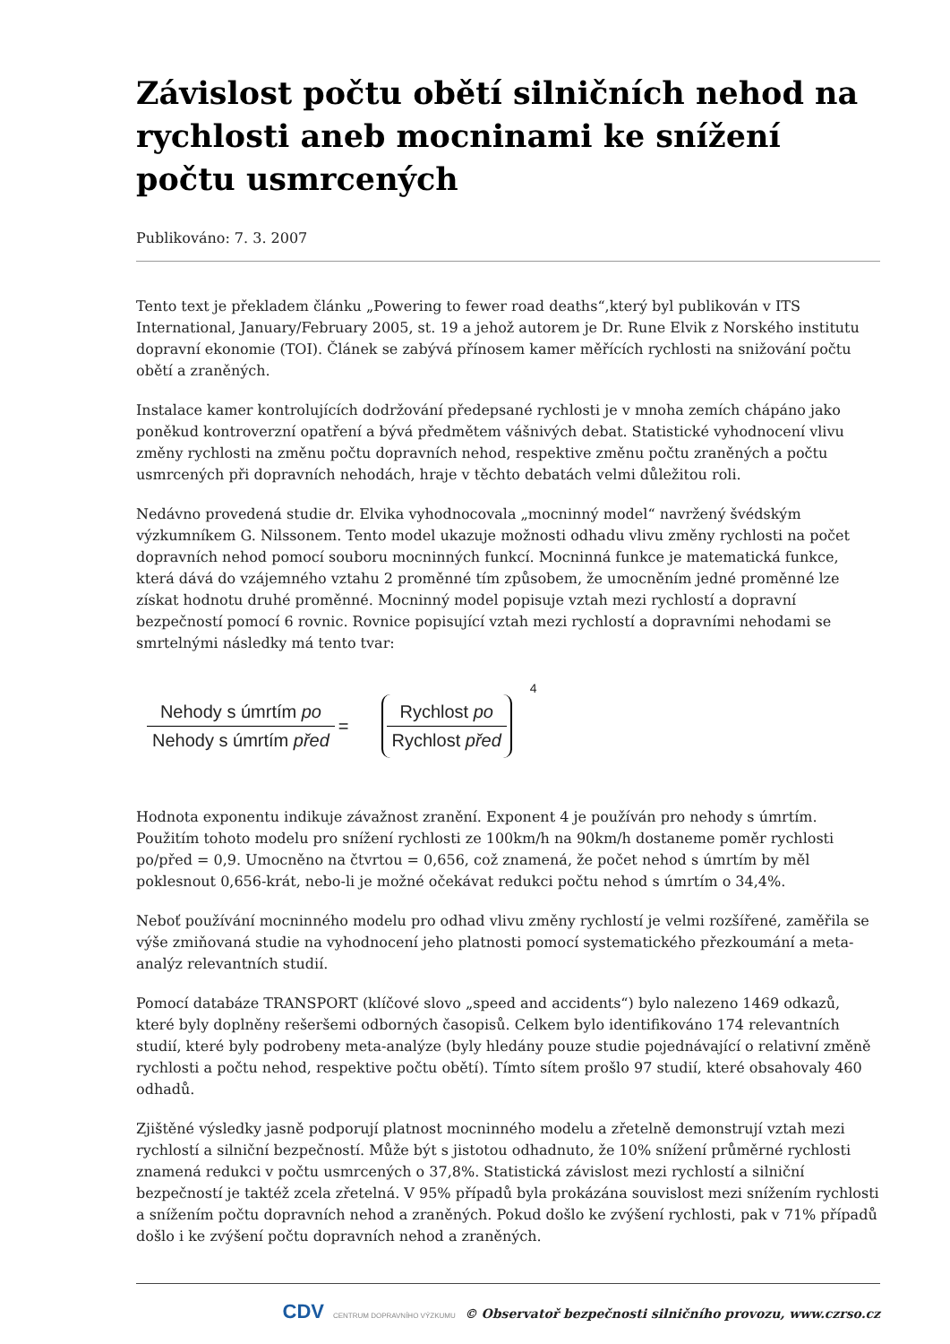Závislost počtu obětí silničních nehod na rychlosti aneb mocninami ke snížení počtu usmrcených
Publikováno: 7. 3. 2007
Tento text je překladem článku „Powering to fewer road deaths“,který byl publikován v ITS International, January/February 2005, st. 19 a jehož autorem je Dr. Rune Elvik z Norského institutu dopravní ekonomie (TOI). Článek se zabývá přínosem kamer měřících rychlosti na snižování počtu obětí a zraněných.
Instalace kamer kontrolujících dodržování předepsané rychlosti je v mnoha zemích chápáno jako poněkud kontroverzní opatření a bývá předmětem vášnivých debat. Statistické vyhodnocení vlivu změny rychlosti na změnu počtu dopravních nehod, respektive změnu počtu zraněných a počtu usmrcených při dopravních nehodách, hraje v těchto debatách velmi důležitou roli.
Nedávno provedená studie dr. Elvika vyhodnocovala „mocninný model“ navržený švédským výzkumníkem G. Nilssonem. Tento model ukazuje možnosti odhadu vlivu změny rychlosti na počet dopravních nehod pomocí souboru mocninných funkcí. Mocninná funkce je matematická funkce, která dává do vzájemného vztahu 2 proměnné tím způsobem, že umocněním jedné proměnné lze získat hodnotu druhé proměnné. Mocninný model popisuje vztah mezi rychlostí a dopravní bezpečností pomocí 6 rovnic. Rovnice popisující vztah mezi rychlostí a dopravními nehodami se smrtelnými následky má tento tvar:
Nehody s úmrtím po
Nehody s úmrtím před
=
Rychlost po
Rychlost před
<sup>4</sup>
Hodnota exponentu indikuje závažnost zranění. Exponent 4 je používán pro nehody s úmrtím. Použitím tohoto modelu pro snížení rychlosti ze 100km/h na 90km/h dostaneme poměr rychlosti po/před = 0,9. Umocněno na čtvrtou = 0,656, což znamená, že počet nehod s úmrtím by měl poklesnout 0,656-krát, nebo-li je možné očekávat redukci počtu nehod s úmrtím o 34,4%.
Neboť používání mocninného modelu pro odhad vlivu změny rychlostí je velmi rozšířené, zaměřila se výše zmiňovaná studie na vyhodnocení jeho platnosti pomocí systematického přezkoumání a meta-analýz relevantních studií.
Pomocí databáze TRANSPORT (klíčové slovo „speed and accidents“) bylo nalezeno 1469 odkazů, které byly doplněny rešeršemi odborných časopisů. Celkem bylo identifikováno 174 relevantních studií, které byly podrobeny meta-analýze (byly hledány pouze studie pojednávající o relativní změně rychlosti a počtu nehod, respektive počtu obětí). Tímto sítem prošlo 97 studií, které obsahovaly 460 odhadů.
Zjištěné výsledky jasně podporují platnost mocninného modelu a zřetelně demonstrují vztah mezi rychlostí a silniční bezpečností. Může být s jistotou odhadnuto, že 10% snížení průměrné rychlosti znamená redukci v počtu usmrcených o 37,8%. Statistická závislost mezi rychlostí a silniční bezpečností je taktéž zcela zřetelná. V 95% případů byla prokázána souvislost mezi snížením rychlosti a snížením počtu dopravních nehod a zraněných. Pokud došlo ke zvýšení rychlosti, pak v 71% případů došlo i ke zvýšení počtu dopravních nehod a zraněných.
CDV CENTRUM DOPRAVNÍHO VÝZKUMU © Observatoř bezpečnosti silničního provozu, www.czrso.cz